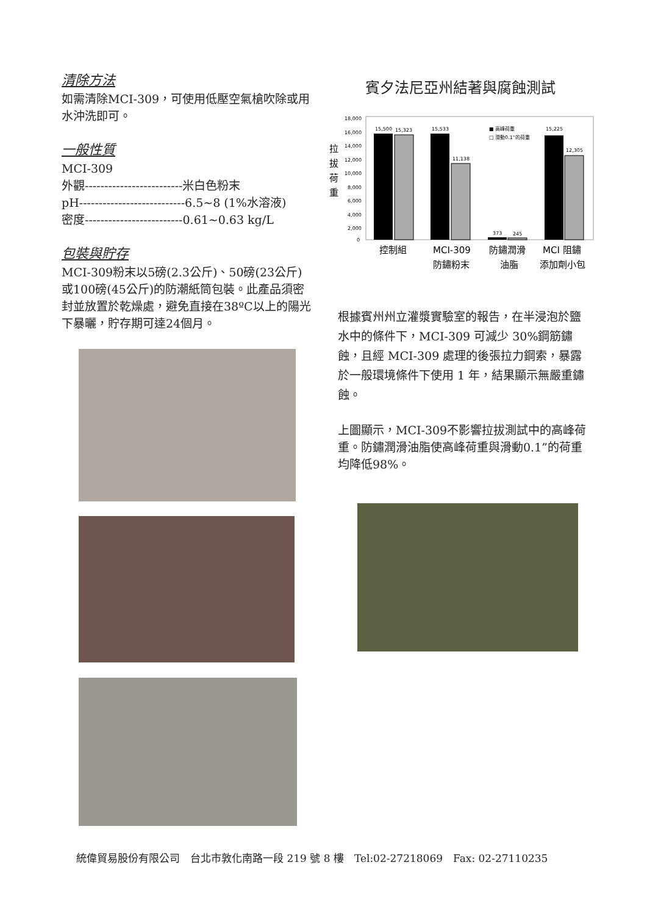清除方法
如需清除MCI-309，可使用低壓空氣槍吹除或用水沖洗即可。
一般性質
MCI-309
外觀-------------------------米白色粉末
pH---------------------------6.5~8 (1%水溶液)
密度-------------------------0.61~0.63 kg/L
包裝與貯存
MCI-309粉末以5磅(2.3公斤)、50磅(23公斤)或100磅(45公斤)的防潮紙筒包裝。此產品須密封並放置於乾燥處，避免直接在38ºC以上的陽光下暴曬，貯存期可達24個月。
賓夕法尼亞州結著與腐蝕測試
拉
拔
荷
重
18,000
16,000
14,000
12,000
10,000
8,000
6,000
4,000
2,000
0
15,500
15,323
15,533
11,138
373
245
15,225
12,305
■ 高峰荷重
□ 滑動0.1"的荷重
控制組
MCI-309
防鏽粉末
防鏽潤滑
油脂
MCI 阻鏽
添加劑小包
根據賓州州立灌漿實驗室的報告，在半浸泡於鹽水中的條件下，MCI-309 可減少 30%鋼筋鏽蝕，且經 MCI-309 處理的後張拉力鋼索，暴露於一般環境條件下使用 1 年，結果顯示無嚴重鏽蝕。
上圖顯示，MCI-309不影響拉拔測試中的高峰荷重。防鏽潤滑油脂使高峰荷重與滑動0.1”的荷重均降低98%。
統偉貿易股份有限公司　台北市敦化南路一段 219 號 8 樓　Tel:02-27218069　Fax: 02-27110235